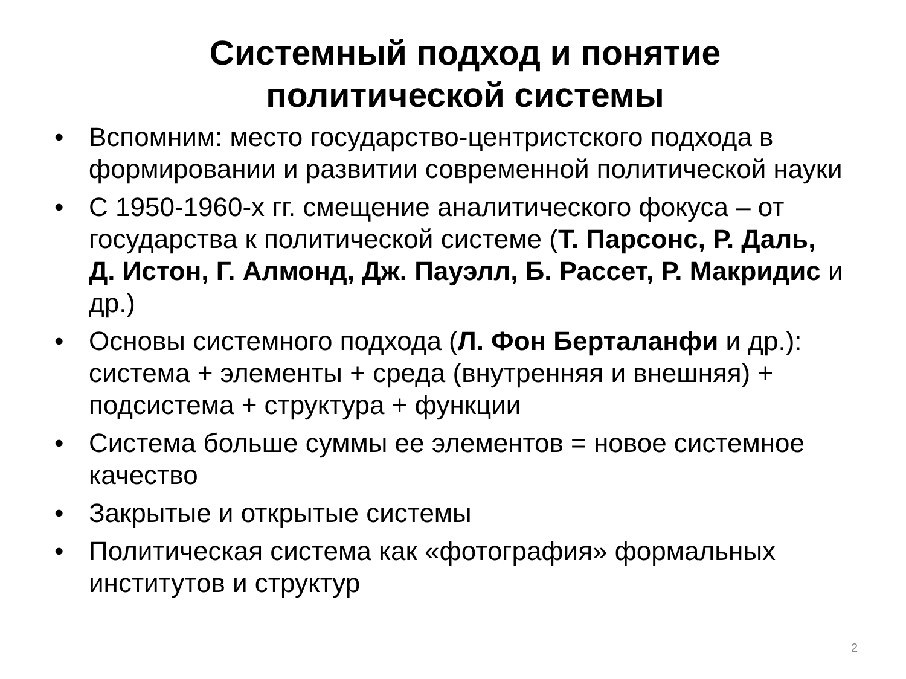Системный подход и понятие
политической системы
• Вспомним: место государство-центристского подхода в формировании и развитии современной политической науки
• С 1950-1960-х гг. смещение аналитического фокуса – от государства к политической системе (Т. Парсонс, Р. Даль, Д. Истон, Г. Алмонд, Дж. Пауэлл, Б. Рассет, Р. Макридис и др.)
• Основы системного подхода (Л. Фон Берталанфи и др.): система + элементы + среда (внутренняя и внешняя) + подсистема + структура + функции
• Система больше суммы ее элементов = новое системное качество
• Закрытые и открытые системы
• Политическая система как «фотография» формальных институтов и структур
2